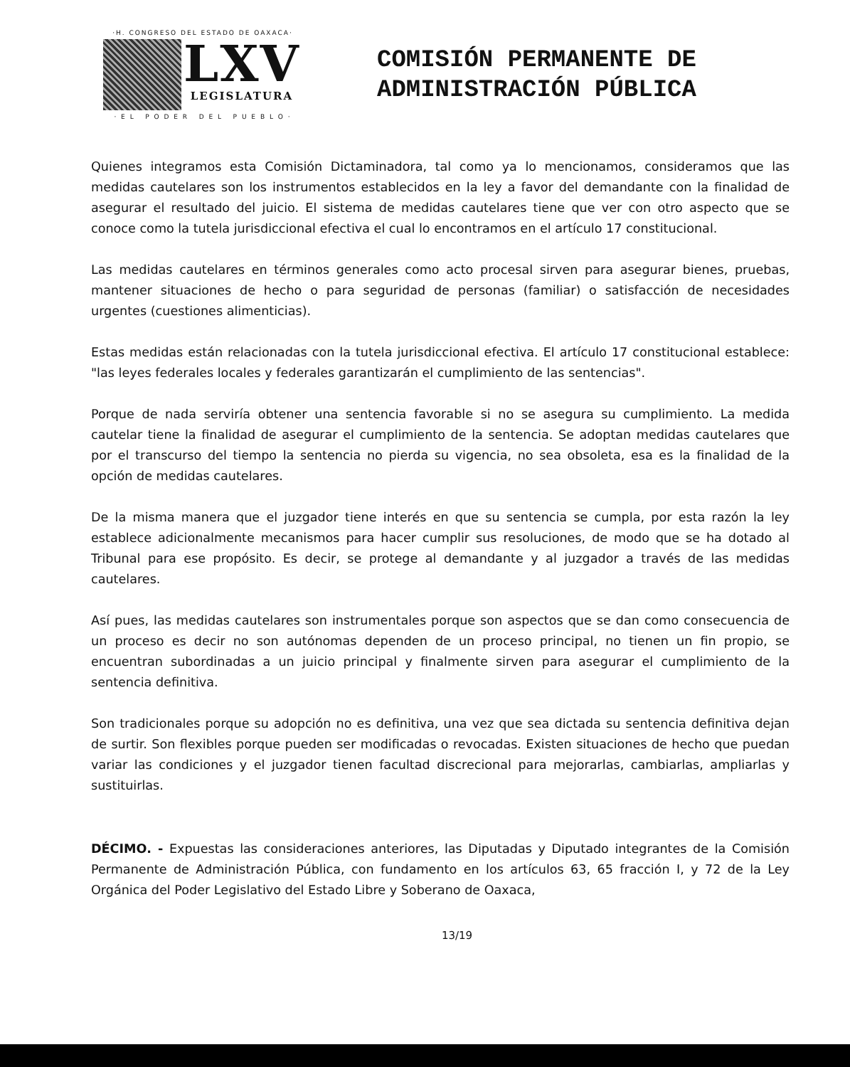·H. CONGRESO DEL ESTADO DE OAXACA·
LXV
LEGISLATURA
· E L P O D E R D E L P U E B L O ·
COMISIÓN PERMANENTE DE
ADMINISTRACIÓN PÚBLICA
Quienes integramos esta Comisión Dictaminadora, tal como ya lo mencionamos, consideramos que las medidas cautelares son los instrumentos establecidos en la ley a favor del demandante con la finalidad de asegurar el resultado del juicio. El sistema de medidas cautelares tiene que ver con otro aspecto que se conoce como la tutela jurisdiccional efectiva el cual lo encontramos en el artículo 17 constitucional.
Las medidas cautelares en términos generales como acto procesal sirven para asegurar bienes, pruebas, mantener situaciones de hecho o para seguridad de personas (familiar) o satisfacción de necesidades urgentes (cuestiones alimenticias).
Estas medidas están relacionadas con la tutela jurisdiccional efectiva. El artículo 17 constitucional establece: "las leyes federales locales y federales garantizarán el cumplimiento de las sentencias".
Porque de nada serviría obtener una sentencia favorable si no se asegura su cumplimiento. La medida cautelar tiene la finalidad de asegurar el cumplimiento de la sentencia. Se adoptan medidas cautelares que por el transcurso del tiempo la sentencia no pierda su vigencia, no sea obsoleta, esa es la finalidad de la opción de medidas cautelares.
De la misma manera que el juzgador tiene interés en que su sentencia se cumpla, por esta razón la ley establece adicionalmente mecanismos para hacer cumplir sus resoluciones, de modo que se ha dotado al Tribunal para ese propósito. Es decir, se protege al demandante y al juzgador a través de las medidas cautelares.
Así pues, las medidas cautelares son instrumentales porque son aspectos que se dan como consecuencia de un proceso es decir no son autónomas dependen de un proceso principal, no tienen un fin propio, se encuentran subordinadas a un juicio principal y finalmente sirven para asegurar el cumplimiento de la sentencia definitiva.
Son tradicionales porque su adopción no es definitiva, una vez que sea dictada su sentencia definitiva dejan de surtir. Son flexibles porque pueden ser modificadas o revocadas. Existen situaciones de hecho que puedan variar las condiciones y el juzgador tienen facultad discrecional para mejorarlas, cambiarlas, ampliarlas y sustituirlas.
DÉCIMO. - Expuestas las consideraciones anteriores, las Diputadas y Diputado integrantes de la Comisión Permanente de Administración Pública, con fundamento en los artículos 63, 65 fracción I, y 72 de la Ley Orgánica del Poder Legislativo del Estado Libre y Soberano de Oaxaca,
13/19